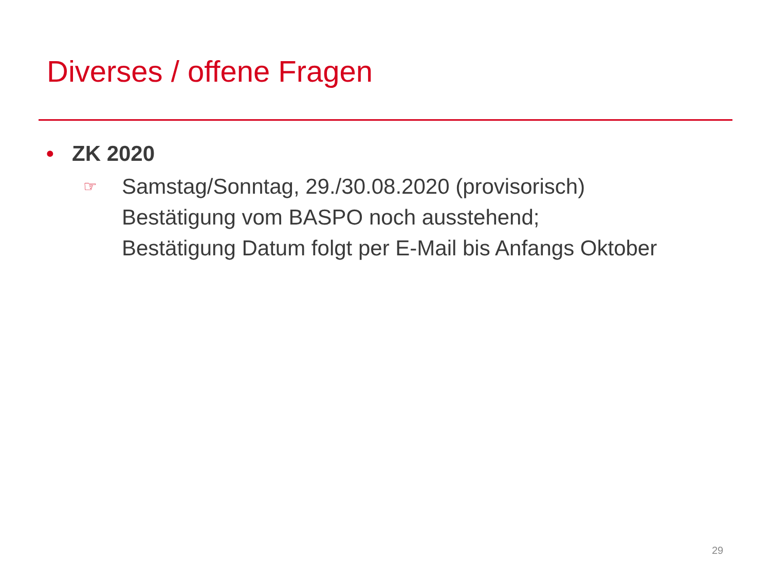Diverses / offene Fragen
• ZK 2020
☞
Samstag/Sonntag, 29./30.08.2020 (provisorisch)
Bestätigung vom BASPO noch ausstehend;
Bestätigung Datum folgt per E-Mail bis Anfangs Oktober
29